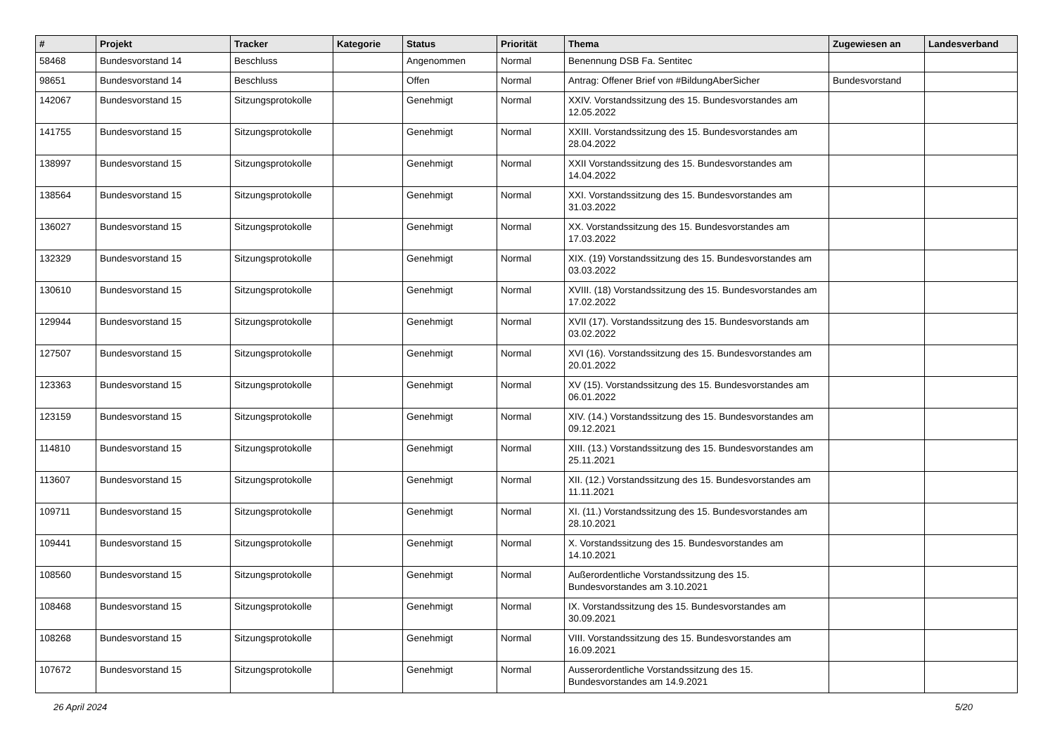| # | Projekt | Tracker | Kategorie | Status | Priorität | Thema | Zugewiesen an | Landesverband |
| --- | --- | --- | --- | --- | --- | --- | --- | --- |
| 58468 | Bundesvorstand 14 | Beschluss | | Angenommen | Normal | Benennung DSB Fa. Sentitec | | |
| 98651 | Bundesvorstand 14 | Beschluss | | Offen | Normal | Antrag: Offener Brief von #BildungAberSicher | Bundesvorstand | |
| 142067 | Bundesvorstand 15 | Sitzungsprotokolle | | Genehmigt | Normal | XXIV. Vorstandssitzung des 15. Bundesvorstandes am 12.05.2022 | | |
| 141755 | Bundesvorstand 15 | Sitzungsprotokolle | | Genehmigt | Normal | XXIII. Vorstandssitzung des 15. Bundesvorstandes am 28.04.2022 | | |
| 138997 | Bundesvorstand 15 | Sitzungsprotokolle | | Genehmigt | Normal | XXII Vorstandssitzung des 15. Bundesvorstandes am 14.04.2022 | | |
| 138564 | Bundesvorstand 15 | Sitzungsprotokolle | | Genehmigt | Normal | XXI. Vorstandssitzung des 15. Bundesvorstandes am 31.03.2022 | | |
| 136027 | Bundesvorstand 15 | Sitzungsprotokolle | | Genehmigt | Normal | XX. Vorstandssitzung des 15. Bundesvorstandes am 17.03.2022 | | |
| 132329 | Bundesvorstand 15 | Sitzungsprotokolle | | Genehmigt | Normal | XIX. (19) Vorstandssitzung des 15. Bundesvorstandes am 03.03.2022 | | |
| 130610 | Bundesvorstand 15 | Sitzungsprotokolle | | Genehmigt | Normal | XVIII. (18) Vorstandssitzung des 15. Bundesvorstandes am 17.02.2022 | | |
| 129944 | Bundesvorstand 15 | Sitzungsprotokolle | | Genehmigt | Normal | XVII (17). Vorstandssitzung des 15. Bundesvorstands am 03.02.2022 | | |
| 127507 | Bundesvorstand 15 | Sitzungsprotokolle | | Genehmigt | Normal | XVI (16). Vorstandssitzung des 15. Bundesvorstandes am 20.01.2022 | | |
| 123363 | Bundesvorstand 15 | Sitzungsprotokolle | | Genehmigt | Normal | XV (15). Vorstandssitzung des 15. Bundesvorstandes am 06.01.2022 | | |
| 123159 | Bundesvorstand 15 | Sitzungsprotokolle | | Genehmigt | Normal | XIV. (14.) Vorstandssitzung des 15. Bundesvorstandes am 09.12.2021 | | |
| 114810 | Bundesvorstand 15 | Sitzungsprotokolle | | Genehmigt | Normal | XIII. (13.) Vorstandssitzung des 15. Bundesvorstandes am 25.11.2021 | | |
| 113607 | Bundesvorstand 15 | Sitzungsprotokolle | | Genehmigt | Normal | XII. (12.) Vorstandssitzung des 15. Bundesvorstandes am 11.11.2021 | | |
| 109711 | Bundesvorstand 15 | Sitzungsprotokolle | | Genehmigt | Normal | XI. (11.) Vorstandssitzung des 15. Bundesvorstandes am 28.10.2021 | | |
| 109441 | Bundesvorstand 15 | Sitzungsprotokolle | | Genehmigt | Normal | X. Vorstandssitzung des 15. Bundesvorstandes am 14.10.2021 | | |
| 108560 | Bundesvorstand 15 | Sitzungsprotokolle | | Genehmigt | Normal | Außerordentliche Vorstandssitzung des 15. Bundesvorstandes am 3.10.2021 | | |
| 108468 | Bundesvorstand 15 | Sitzungsprotokolle | | Genehmigt | Normal | IX. Vorstandssitzung des 15. Bundesvorstandes am 30.09.2021 | | |
| 108268 | Bundesvorstand 15 | Sitzungsprotokolle | | Genehmigt | Normal | VIII. Vorstandssitzung des 15. Bundesvorstandes am 16.09.2021 | | |
| 107672 | Bundesvorstand 15 | Sitzungsprotokolle | | Genehmigt | Normal | Ausserordentliche Vorstandssitzung des 15. Bundesvorstandes am 14.9.2021 | | |
26 April 2024 5/20